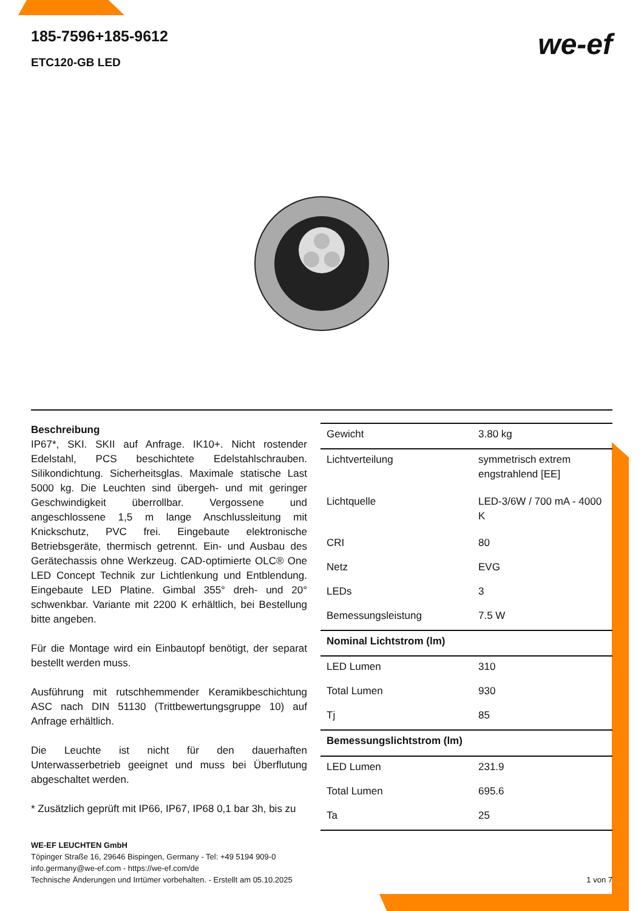185-7596+185-9612
ETC120-GB LED
we-ef
Beschreibung
IP67*, SKI. SKII auf Anfrage. IK10+. Nicht rostender Edelstahl, PCS beschichtete Edelstahlschrauben. Silikondichtung. Sicherheitsglas. Maximale statische Last 5000 kg. Die Leuchten sind übergeh- und mit geringer Geschwindigkeit überrollbar. Vergossene und angeschlossene 1,5 m lange Anschlussleitung mit Knickschutz, PVC frei. Eingebaute elektronische Betriebsgeräte, thermisch getrennt. Ein- und Ausbau des Gerätechassis ohne Werkzeug. CAD-optimierte OLC® One LED Concept Technik zur Lichtlenkung und Entblendung. Eingebaute LED Platine. Gimbal 355° dreh- und 20° schwenkbar. Variante mit 2200 K erhältlich, bei Bestellung bitte angeben.
Für die Montage wird ein Einbautopf benötigt, der separat bestellt werden muss.
Ausführung mit rutschhemmender Keramikbeschichtung ASC nach DIN 51130 (Trittbewertungsgruppe 10) auf Anfrage erhältlich.
Die Leuchte ist nicht für den dauerhaften Unterwasserbetrieb geeignet und muss bei Überflutung abgeschaltet werden.
* Zusätzlich geprüft mit IP66, IP67, IP68 0,1 bar 3h, bis zu
| Gewicht | 3.80 kg |
| Lichtverteilung | symmetrisch extrem engstrahlend [EE] |
| Lichtquelle | LED-3/6W / 700 mA - 4000 K |
| CRI | 80 |
| Netz | EVG |
| LEDs | 3 |
| Bemessungsleistung | 7.5 W |
| Nominal Lichtstrom (lm) | |
| LED Lumen | 310 |
| Total Lumen | 930 |
| Tj | 85 |
| Bemessungslichtstrom (lm) | |
| LED Lumen | 231.9 |
| Total Lumen | 695.6 |
| Ta | 25 |
WE-EF LEUCHTEN GmbH
Töpinger Straße 16, 29646 Bispingen, Germany - Tel: +49 5194 909-0
info.germany@we-ef.com - https://we-ef.com/de
Technische Änderungen und Irrtümer vorbehalten. - Erstellt am 05.10.2025 1 von 7